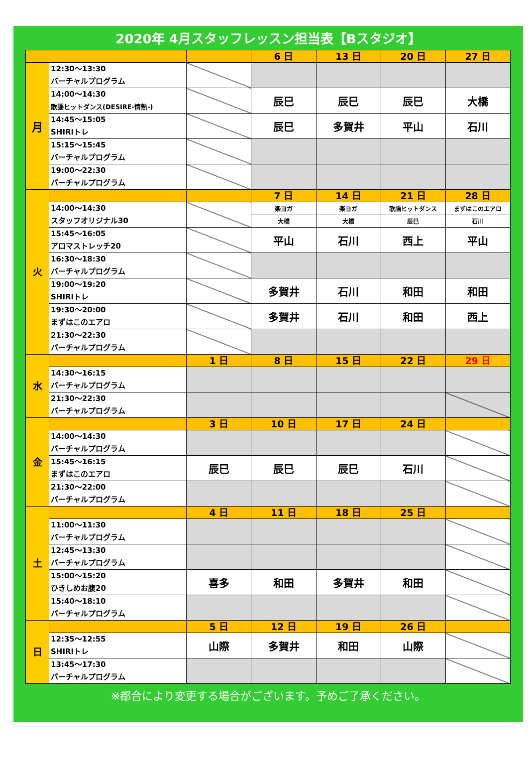2020年 4月スタッフレッスン担当表【Bスタジオ】
| | | | 6 日 | 13 日 | 20 日 | 27 日 |
| 月 | 12:30～13:30 バーチャルプログラム | | | | | |
| | 14:00～14:30 歌謡ヒットダンス(DESIRE-情熱-) | | 辰巳 | 辰巳 | 辰巳 | 大橋 |
| | 14:45～15:05 SHIRIトレ | | 辰巳 | 多賀井 | 平山 | 石川 |
| | 15:15～15:45 バーチャルプログラム | | | | | |
| | 19:00～22:30 バーチャルプログラム | | | | | |
| 火 | | | 7 日 | 14 日 | 21 日 | 28 日 |
| | 14:00～14:30 スタッフオリジナル30 | | 楽ヨガ | 楽ヨガ | 歌謡ヒットダンス | まずはこのエアロ |
| | | | 大橋 | 大橋 | 辰巳 | 石川 |
| | 15:45～16:05 アロマストレッチ20 | | 平山 | 石川 | 西上 | 平山 |
| | 16:30～18:30 バーチャルプログラム | | | | | |
| | 19:00～19:20 SHIRIトレ | | 多賀井 | 石川 | 和田 | 和田 |
| | 19:30～20:00 まずはこのエアロ | | 多賀井 | 石川 | 和田 | 西上 |
| | 21:30～22:30 バーチャルプログラム | | | | | |
| 水 | | 1 日 | 8 日 | 15 日 | 22 日 | 29 日 |
| | 14:30～16:15 バーチャルプログラム | | | | | |
| | 21:30～22:30 バーチャルプログラム | | | | | |
| 金 | | 3 日 | 10 日 | 17 日 | 24 日 | |
| | 14:00～14:30 バーチャルプログラム | | | | | |
| | 15:45～16:15 まずはこのエアロ | 辰巳 | 辰巳 | 辰巳 | 石川 | |
| | 21:30～22:00 バーチャルプログラム | | | | | |
| 土 | | 4 日 | 11 日 | 18 日 | 25 日 | |
| | 11:00～11:30 バーチャルプログラム | | | | | |
| | 12:45～13:30 バーチャルプログラム | | | | | |
| | 15:00～15:20 ひきしめお腹20 | 喜多 | 和田 | 多賀井 | 和田 | |
| | 15:40～18:10 バーチャルプログラム | | | | | |
| 日 | | 5 日 | 12 日 | 19 日 | 26 日 | |
| | 12:35～12:55 SHIRIトレ | 山際 | 多賀井 | 和田 | 山際 | |
| | 13:45～17:30 バーチャルプログラム | | | | | |
※都合により変更する場合がございます。予めご了承ください。